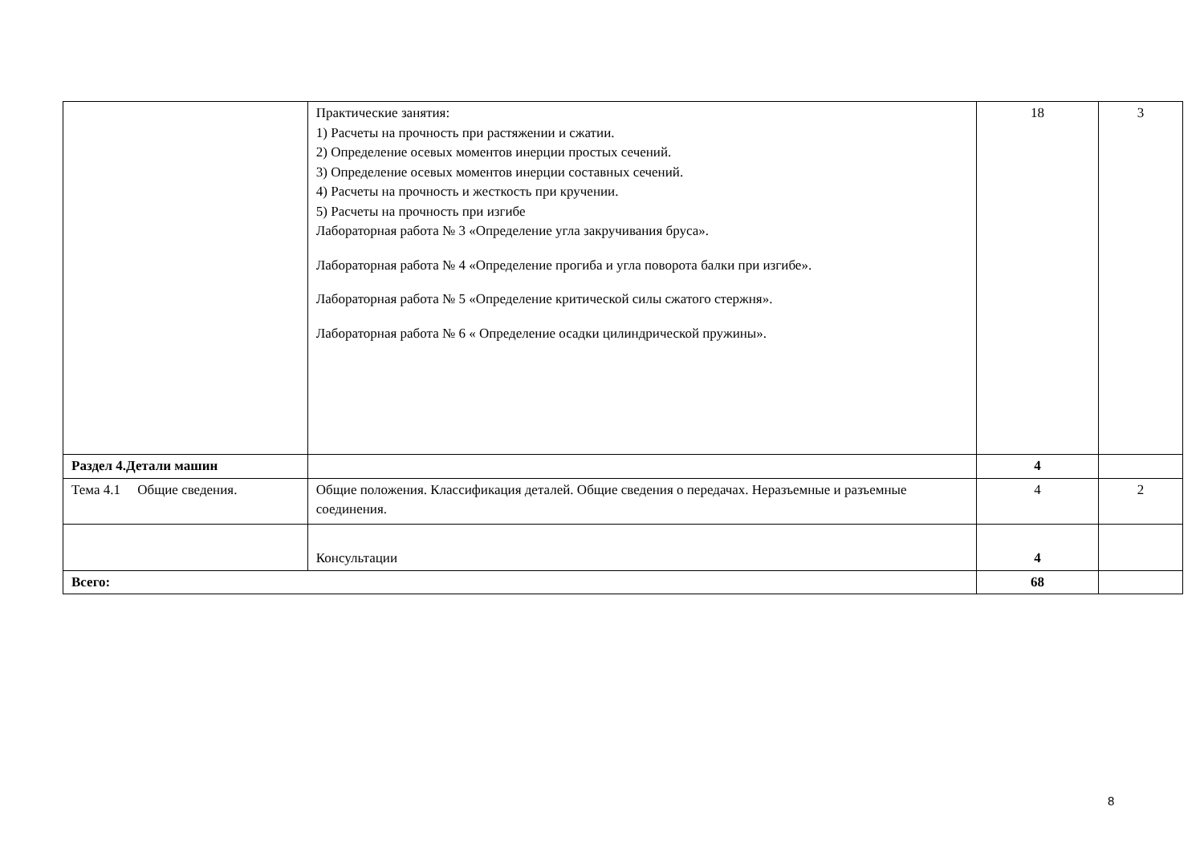| | Практические занятия: 1) Расчеты на прочность при растяжении и сжатии. 2) Определение осевых моментов инерции простых сечений. 3) Определение осевых моментов инерции составных сечений. 4) Расчеты на прочность и жесткость при кручении. 5) Расчеты на прочность при изгибе Лабораторная работа № 3 «Определение угла закручивания бруса». Лабораторная работа № 4 «Определение прогиба и угла поворота балки при изгибе». Лабораторная работа № 5 «Определение критической силы сжатого стержня». Лабораторная работа № 6 « Определение осадки цилиндрической пружины». | 18 | 3 |
| Раздел 4.Детали машин | | 4 | |
| Тема 4.1 Общие сведения. | Общие положения. Классификация деталей. Общие сведения о передачах. Неразъемные и разъемные соединения. | 4 | 2 |
| | Консультации | 4 | |
| Всего: | | 68 | |
8